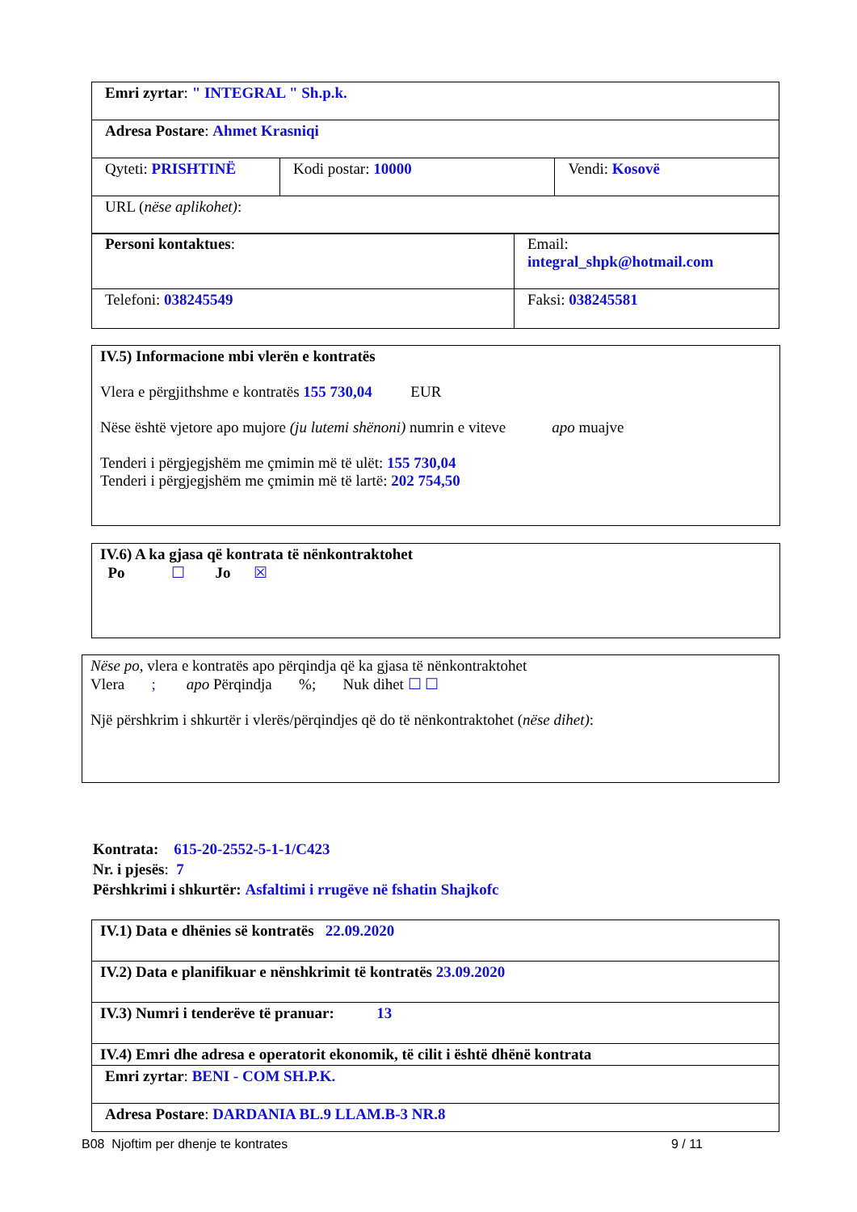| Emri zyrtar : " INTEGRAL " Sh.p.k. | | |
| Adresa Postare : Ahmet Krasniqi | | |
| Qyteti: PRISHTINË | Kodi postar: 10000 | Vendi: Kosovë |
| URL ( nëse aplikohet) : | | |
| Personi kontaktues : | Email: integral_shpk@hotmail.com |
| Telefoni: 038245549 | Faksi: 038245581 |
IV.5) Informacione mbi vlerën e kontratës
Vlera e përgjithshme e kontratës 155 730,04 EUR
Nëse është vjetore apo mujore (ju lutemi shënoni) numrin e viteve apo muajve
Tenderi i përgjegjshëm me çmimin më të ulët: 155 730,04
Tenderi i përgjegjshëm me çmimin më të lartë: 202 754,50
IV.6) A ka gjasa që kontrata të nënkontraktohet
Po ☐ Jo ☒
Nëse po, vlera e kontratës apo përqindja që ka gjasa të nënkontraktohet
Vlera ; apo Përqindja %; Nuk dihet ☐ ☐
Një përshkrim i shkurtër i vlerës/përqindjes që do të nënkontraktohet (nëse dihet):
Kontrata: 615-20-2552-5-1-1/C423
Nr. i pjesës: 7
Përshkrimi i shkurtër: Asfaltimi i rrugëve në fshatin Shajkofc
| IV.1) Data e dhënies së kontratës 22.09.2020 |
| IV.2) Data e planifikuar e nënshkrimit të kontratës 23.09.2020 |
| IV.3) Numri i tenderëve të pranuar: 13 |
| IV.4) Emri dhe adresa e operatorit ekonomik, të cilit i është dhënë kontrata |
| Emri zyrtar : BENI - COM SH.P.K. |
| Adresa Postare : DARDANIA BL.9 LLAM.B-3 NR.8 |
B08 Njoftim per dhenje te kontrates
9 / 11